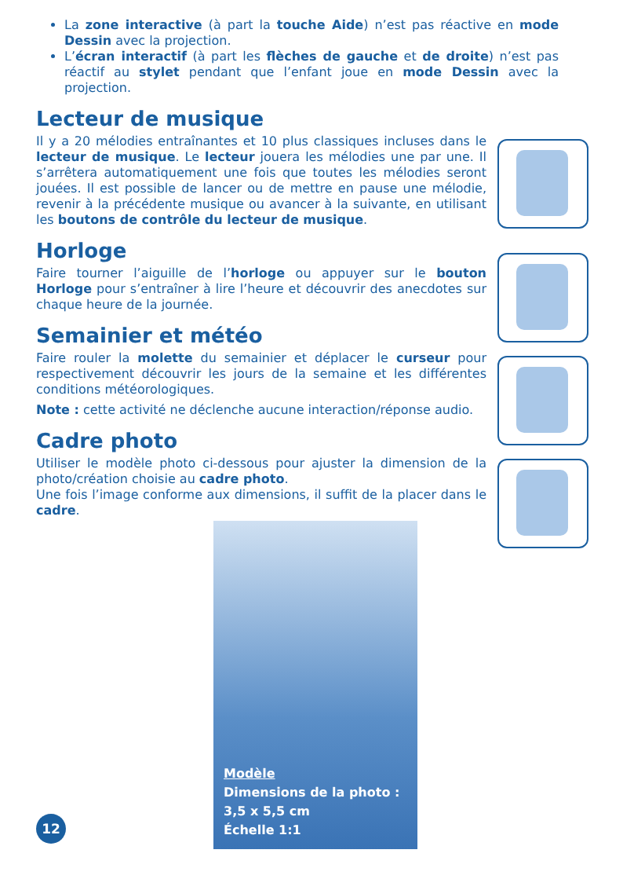La zone interactive (à part la touche Aide) n’est pas réactive en mode Dessin avec la projection.
L’écran interactif (à part les flèches de gauche et de droite) n’est pas réactif au stylet pendant que l’enfant joue en mode Dessin avec la projection.
Lecteur de musique
Il y a 20 mélodies entraînantes et 10 plus classiques incluses dans le lecteur de musique. Le lecteur jouera les mélodies une par une. Il s’arrêtera automatiquement une fois que toutes les mélodies seront jouées. Il est possible de lancer ou de mettre en pause une mélodie, revenir à la précédente musique ou avancer à la suivante, en utilisant les boutons de contrôle du lecteur de musique.
Horloge
Faire tourner l’aiguille de l’horloge ou appuyer sur le bouton Horloge pour s’entraîner à lire l’heure et découvrir des anecdotes sur chaque heure de la journée.
Semainier et météo
Faire rouler la molette du semainier et déplacer le curseur pour respectivement découvrir les jours de la semaine et les différentes conditions météorologiques.
Note : cette activité ne déclenche aucune interaction/réponse audio.
Cadre photo
Utiliser le modèle photo ci-dessous pour ajuster la dimension de la photo/création choisie au cadre photo.
Une fois l’image conforme aux dimensions, il suffit de la placer dans le cadre.
Modèle
Dimensions de la photo :
3,5 x 5,5 cm
Échelle 1:1
12